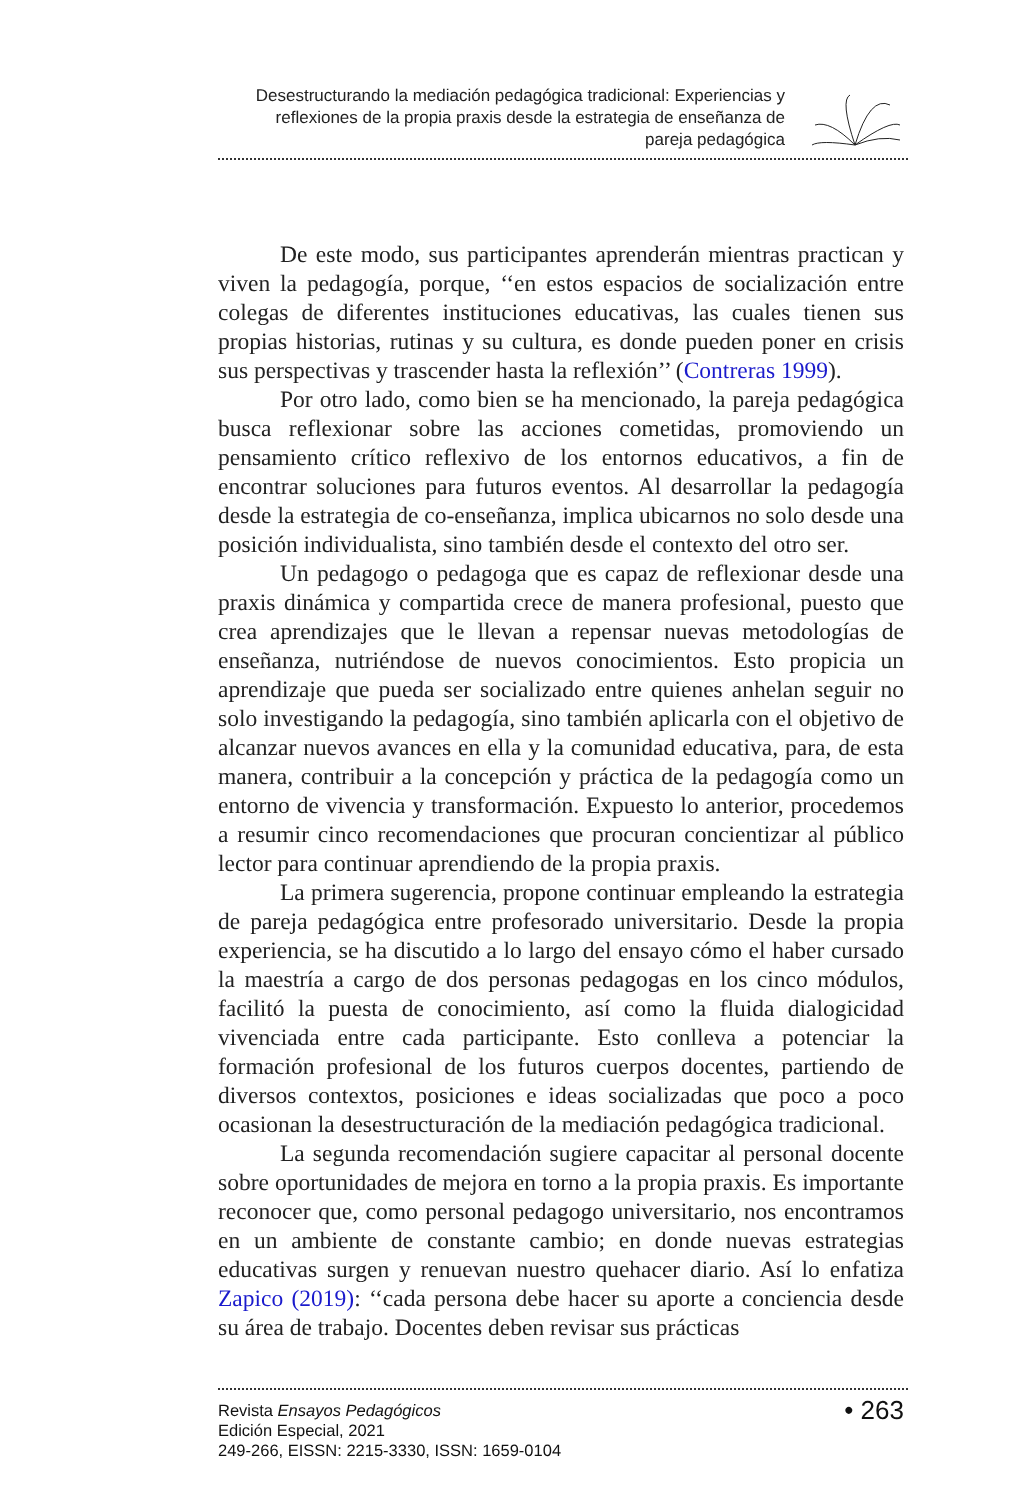Desestructurando la mediación pedagógica tradicional: Experiencias y reflexiones de la propia praxis desde la estrategia de enseñanza de pareja pedagógica
De este modo, sus participantes aprenderán mientras practican y viven la pedagogía, porque, ‘‘en estos espacios de socialización entre colegas de diferentes instituciones educativas, las cuales tienen sus propias historias, rutinas y su cultura, es donde pueden poner en crisis sus perspectivas y trascender hasta la reflexión’’ (Contreras 1999).
Por otro lado, como bien se ha mencionado, la pareja pedagógica busca reflexionar sobre las acciones cometidas, promoviendo un pensamiento crítico reflexivo de los entornos educativos, a fin de encontrar soluciones para futuros eventos. Al desarrollar la pedagogía desde la estrategia de co-enseñanza, implica ubicarnos no solo desde una posición individualista, sino también desde el contexto del otro ser.
Un pedagogo o pedagoga que es capaz de reflexionar desde una praxis dinámica y compartida crece de manera profesional, puesto que crea aprendizajes que le llevan a repensar nuevas metodologías de enseñanza, nutriéndose de nuevos conocimientos. Esto propicia un aprendizaje que pueda ser socializado entre quienes anhelan seguir no solo investigando la pedagogía, sino también aplicarla con el objetivo de alcanzar nuevos avances en ella y la comunidad educativa, para, de esta manera, contribuir a la concepción y práctica de la pedagogía como un entorno de vivencia y transformación. Expuesto lo anterior, procedemos a resumir cinco recomendaciones que procuran concientizar al público lector para continuar aprendiendo de la propia praxis.
La primera sugerencia, propone continuar empleando la estrategia de pareja pedagógica entre profesorado universitario. Desde la propia experiencia, se ha discutido a lo largo del ensayo cómo el haber cursado la maestría a cargo de dos personas pedagogas en los cinco módulos, facilitó la puesta de conocimiento, así como la fluida dialogicidad vivenciada entre cada participante. Esto conlleva a potenciar la formación profesional de los futuros cuerpos docentes, partiendo de diversos contextos, posiciones e ideas socializadas que poco a poco ocasionan la desestructuración de la mediación pedagógica tradicional.
La segunda recomendación sugiere capacitar al personal docente sobre oportunidades de mejora en torno a la propia praxis. Es importante reconocer que, como personal pedagogo universitario, nos encontramos en un ambiente de constante cambio; en donde nuevas estrategias educativas surgen y renuevan nuestro quehacer diario. Así lo enfatiza Zapico (2019): ‘‘cada persona debe hacer su aporte a conciencia desde su área de trabajo. Docentes deben revisar sus prácticas
Revista Ensayos Pedagógicos
Edición Especial, 2021
249-266, EISSN: 2215-3330, ISSN: 1659-0104
• 263